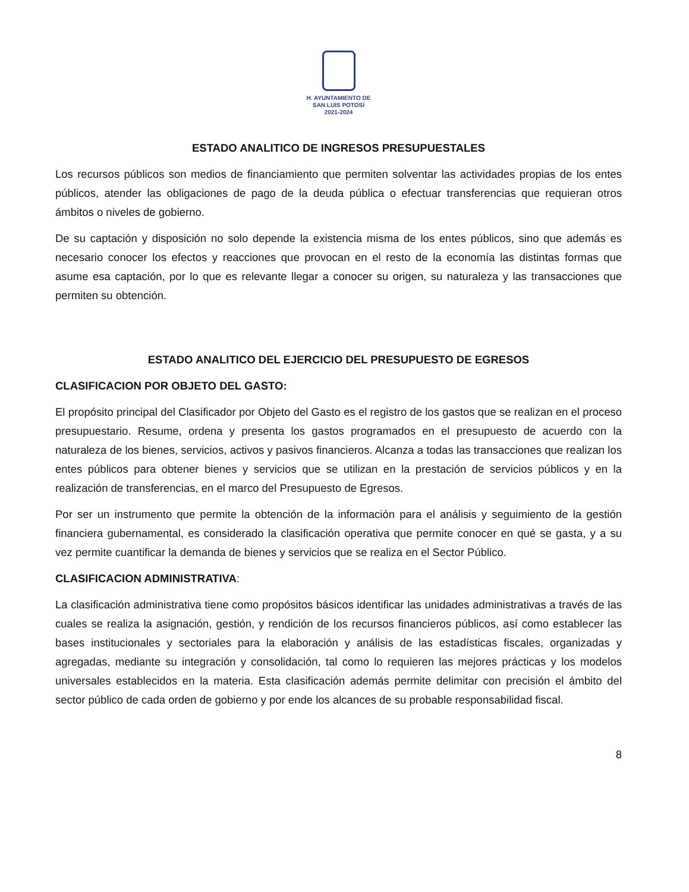H. AYUNTAMIENTO DE
SAN LUIS POTOSÍ
2021-2024
ESTADO ANALITICO DE INGRESOS PRESUPUESTALES
Los recursos públicos son medios de financiamiento que permiten solventar las actividades propias de los entes públicos, atender las obligaciones de pago de la deuda pública o efectuar transferencias que requieran otros ámbitos o niveles de gobierno.
De su captación y disposición no solo depende la existencia misma de los entes públicos, sino que además es necesario conocer los efectos y reacciones que provocan en el resto de la economía las distintas formas que asume esa captación, por lo que es relevante llegar a conocer su origen, su naturaleza y las transacciones que permiten su obtención.
ESTADO ANALITICO DEL EJERCICIO DEL PRESUPUESTO DE EGRESOS
CLASIFICACION POR OBJETO DEL GASTO:
El propósito principal del Clasificador por Objeto del Gasto es el registro de los gastos que se realizan en el proceso presupuestario. Resume, ordena y presenta los gastos programados en el presupuesto de acuerdo con la naturaleza de los bienes, servicios, activos y pasivos financieros. Alcanza a todas las transacciones que realizan los entes públicos para obtener bienes y servicios que se utilizan en la prestación de servicios públicos y en la realización de transferencias, en el marco del Presupuesto de Egresos.
Por ser un instrumento que permite la obtención de la información para el análisis y seguimiento de la gestión financiera gubernamental, es considerado la clasificación operativa que permite conocer en qué se gasta, y a su vez permite cuantificar la demanda de bienes y servicios que se realiza en el Sector Público.
CLASIFICACION ADMINISTRATIVA:
La clasificación administrativa tiene como propósitos básicos identificar las unidades administrativas a través de las cuales se realiza la asignación, gestión, y rendición de los recursos financieros públicos, así como establecer las bases institucionales y sectoriales para la elaboración y análisis de las estadísticas fiscales, organizadas y agregadas, mediante su integración y consolidación, tal como lo requieren las mejores prácticas y los modelos universales establecidos en la materia. Esta clasificación además permite delimitar con precisión el ámbito del sector público de cada orden de gobierno y por ende los alcances de su probable responsabilidad fiscal.
8